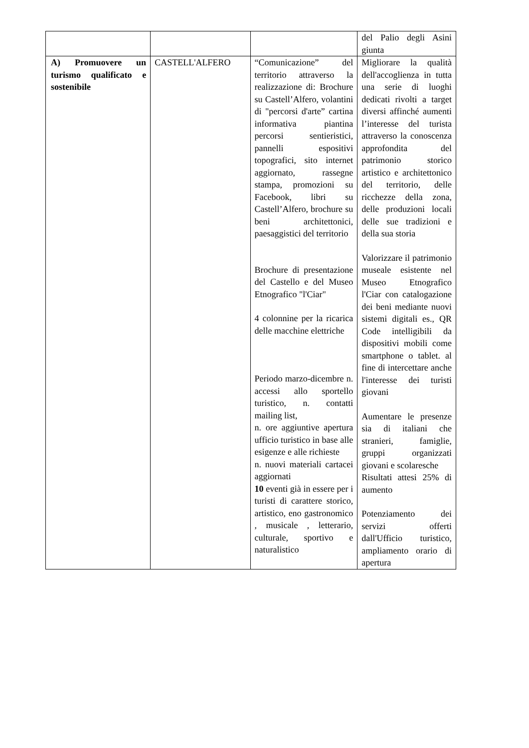| | | | del Palio degli Asini giunta |
| A) Promuovere un turismo qualificato e sostenibile | CASTELL'ALFERO | “Comunicazione” del territorio attraverso la realizzazione di: Brochure su Castell’Alfero, volantini di "percorsi d'arte” cartina informativa piantina percorsi sentieristici, pannelli espositivi topografici, sito internet aggiornato, rassegne stampa, promozioni su Facebook, libri su Castell’Alfero, brochure su beni architettonici, paesaggistici del territorio Brochure di presentazione del Castello e del Museo Etnografico "l'Ciar" 4 colonnine per la ricarica delle macchine elettriche Periodo marzo-dicembre n. accessi allo sportello turistico, n. contatti mailing list, n. ore aggiuntive apertura ufficio turistico in base alle esigenze e alle richieste n. nuovi materiali cartacei aggiornati 10 eventi già in essere per i turisti di carattere storico, artistico, eno gastronomico , musicale , letterario, culturale, sportivo e naturalistico | Migliorare la qualità dell'accoglienza in tutta una serie di luoghi dedicati rivolti a target diversi affinché aumenti l’interesse del turista attraverso la conoscenza approfondita del patrimonio storico artistico e architettonico del territorio, delle ricchezze della zona, delle produzioni locali delle sue tradizioni e della sua storia Valorizzare il patrimonio museale esistente nel Museo Etnografico l'Ciar con catalogazione dei beni mediante nuovi sistemi digitali es., QR Code intelligibili da dispositivi mobili come smartphone o tablet. al fine di intercettare anche l'interesse dei turisti giovani Aumentare le presenze sia di italiani che stranieri, famiglie, gruppi organizzati giovani e scolaresche Risultati attesi 25% di aumento Potenziamento dei servizi offerti dall'Ufficio turistico, ampliamento orario di apertura |